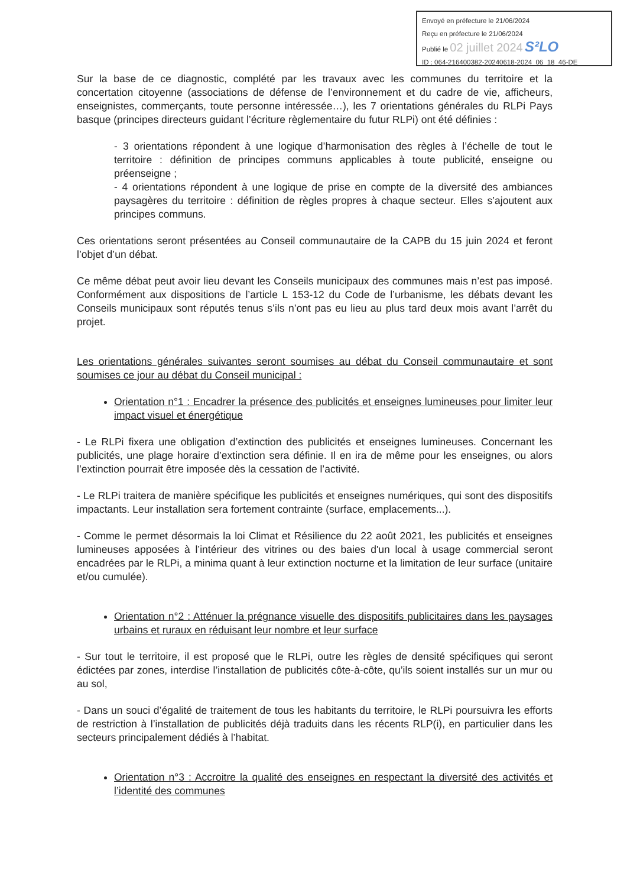Envoyé en préfecture le 21/06/2024
Reçu en préfecture le 21/06/2024
Publié le 02 juillet 2024 S²LO
ID : 064-216400382-20240618-2024_06_18_46-DE
Sur la base de ce diagnostic, complété par les travaux avec les communes du territoire et la concertation citoyenne (associations de défense de l’environnement et du cadre de vie, afficheurs, enseignistes, commerçants, toute personne intéressée…), les 7 orientations générales du RLPi Pays basque (principes directeurs guidant l’écriture règlementaire du futur RLPi) ont été définies :
- 3 orientations répondent à une logique d’harmonisation des règles à l’échelle de tout le territoire : définition de principes communs applicables à toute publicité, enseigne ou préenseigne ;
- 4 orientations répondent à une logique de prise en compte de la diversité des ambiances paysagères du territoire : définition de règles propres à chaque secteur. Elles s’ajoutent aux principes communs.
Ces orientations seront présentées au Conseil communautaire de la CAPB du 15 juin 2024 et feront l’objet d’un débat.
Ce même débat peut avoir lieu devant les Conseils municipaux des communes mais n’est pas imposé. Conformément aux dispositions de l’article L 153-12 du Code de l’urbanisme, les débats devant les Conseils municipaux sont réputés tenus s’ils n’ont pas eu lieu au plus tard deux mois avant l’arrêt du projet.
Les orientations générales suivantes seront soumises au débat du Conseil communautaire et sont soumises ce jour au débat du Conseil municipal :
Orientation n°1 : Encadrer la présence des publicités et enseignes lumineuses pour limiter leur impact visuel et énergétique
- Le RLPi fixera une obligation d’extinction des publicités et enseignes lumineuses. Concernant les publicités, une plage horaire d’extinction sera définie. Il en ira de même pour les enseignes, ou alors l’extinction pourrait être imposée dès la cessation de l’activité.
- Le RLPi traitera de manière spécifique les publicités et enseignes numériques, qui sont des dispositifs impactants. Leur installation sera fortement contrainte (surface, emplacements...).
- Comme le permet désormais la loi Climat et Résilience du 22 août 2021, les publicités et enseignes lumineuses apposées à l’intérieur des vitrines ou des baies d'un local à usage commercial seront encadrées par le RLPi, a minima quant à leur extinction nocturne et la limitation de leur surface (unitaire et/ou cumulée).
Orientation n°2 : Atténuer la prégnance visuelle des dispositifs publicitaires dans les paysages urbains et ruraux en réduisant leur nombre et leur surface
- Sur tout le territoire, il est proposé que le RLPi, outre les règles de densité spécifiques qui seront édictées par zones, interdise l’installation de publicités côte-à-côte, qu’ils soient installés sur un mur ou au sol,
- Dans un souci d’égalité de traitement de tous les habitants du territoire, le RLPi poursuivra les efforts de restriction à l’installation de publicités déjà traduits dans les récents RLP(i), en particulier dans les secteurs principalement dédiés à l’habitat.
Orientation n°3 : Accroitre la qualité des enseignes en respectant la diversité des activités et l’identité des communes